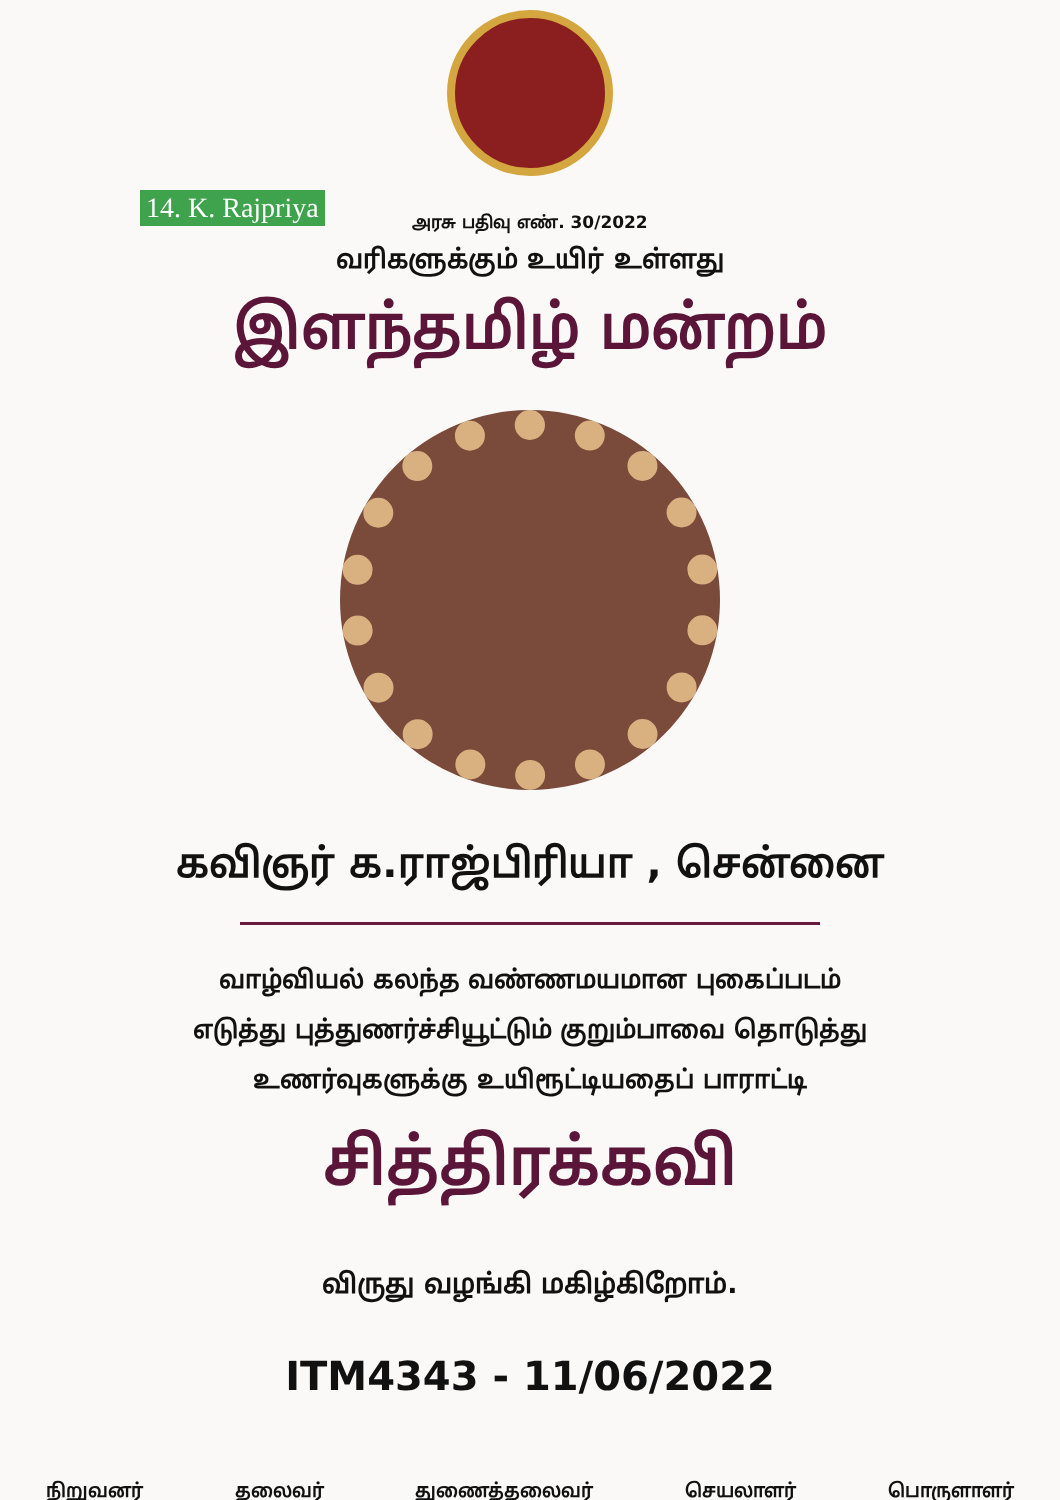14. K. Rajpriya
அரசு பதிவு எண். 30/2022
வரிகளுக்கும் உயிர் உள்ளது
இளந்தமிழ் மன்றம்
கவிஞர் க.ராஜ்பிரியா , சென்னை
வாழ்வியல் கலந்த வண்ணமயமான புகைப்படம்
எடுத்து புத்துணர்ச்சியூட்டும் குறும்பாவை தொடுத்து
உணர்வுகளுக்கு உயிரூட்டியதைப் பாராட்டி
சித்திரக்கவி
விருது வழங்கி மகிழ்கிறோம்.
ITM4343 - 11/06/2022
நிறுவனர் தலைவர் துணைத்தலைவர் செயலாளர் பொருளாளர்